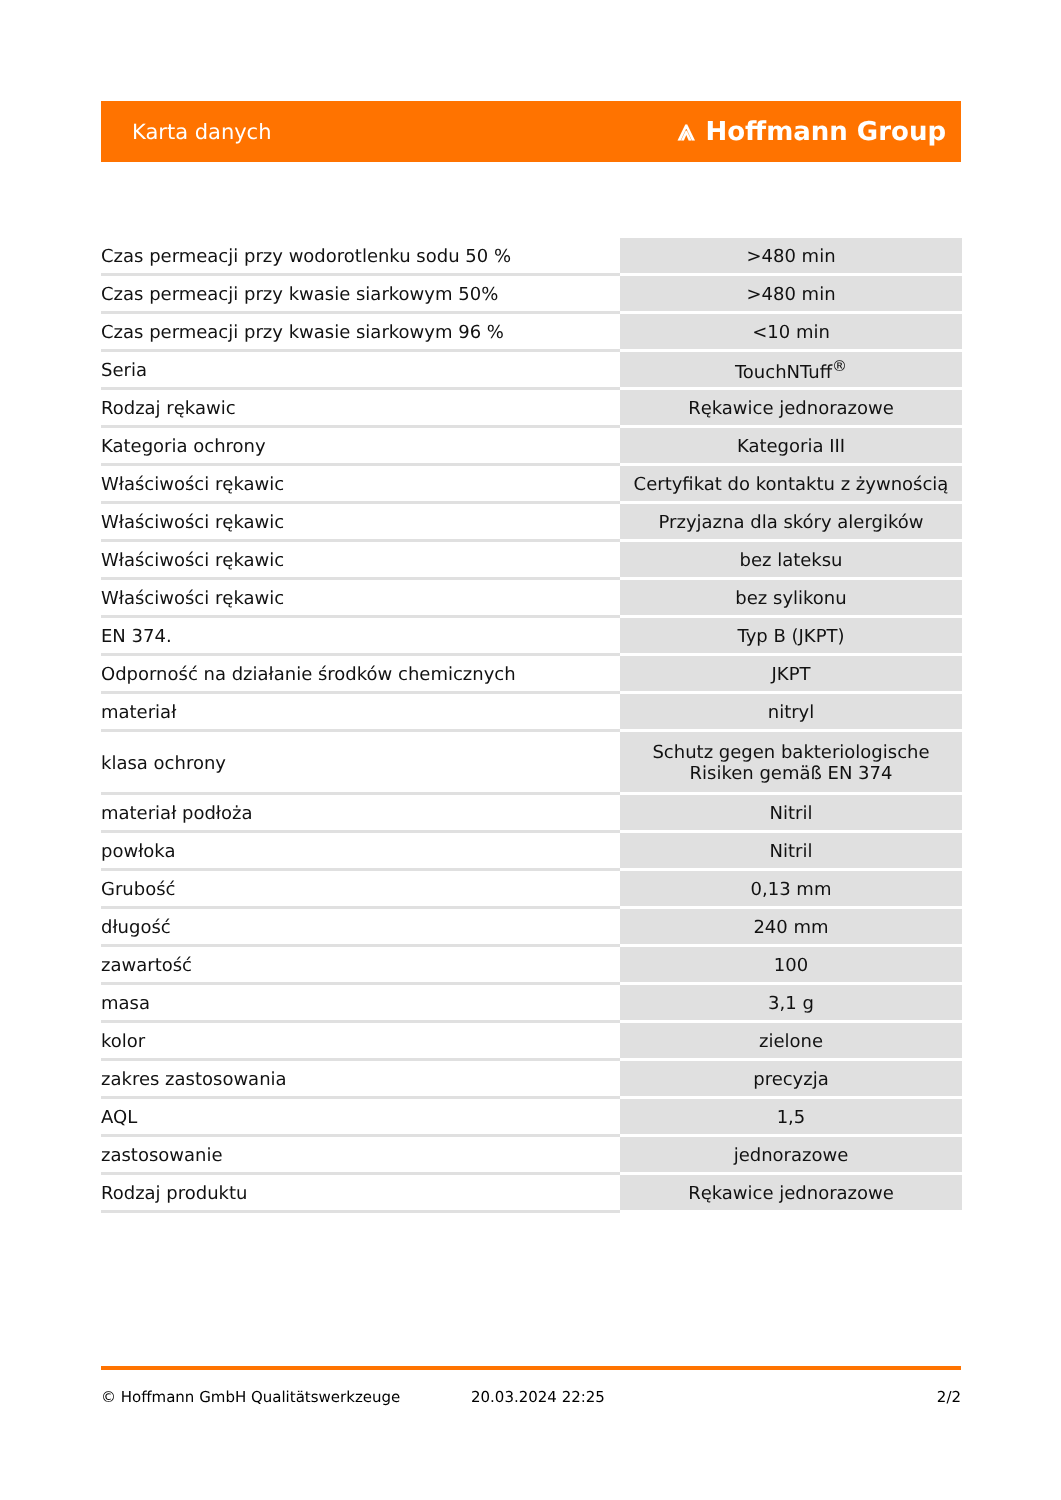Karta danych ⩓ Hoffmann Group
| Czas permeacji przy wodorotlenku sodu 50 % | >480 min |
| Czas permeacji przy kwasie siarkowym 50% | >480 min |
| Czas permeacji przy kwasie siarkowym 96 % | <10 min |
| Seria | TouchNTuff<sup>®</sup> |
| Rodzaj rękawic | Rękawice jednorazowe |
| Kategoria ochrony | Kategoria III |
| Właściwości rękawic | Certyfikat do kontaktu z żywnością |
| Właściwości rękawic | Przyjazna dla skóry alergików |
| Właściwości rękawic | bez lateksu |
| Właściwości rękawic | bez sylikonu |
| EN 374. | Typ B (JKPT) |
| Odporność na działanie środków chemicznych | JKPT |
| materiał | nitryl |
| klasa ochrony | Schutz gegen bakteriologische Risiken gemäß EN 374 |
| materiał podłoża | Nitril |
| powłoka | Nitril |
| Grubość | 0,13 mm |
| długość | 240 mm |
| zawartość | 100 |
| masa | 3,1 g |
| kolor | zielone |
| zakres zastosowania | precyzja |
| AQL | 1,5 |
| zastosowanie | jednorazowe |
| Rodzaj produktu | Rękawice jednorazowe |
© Hoffmann GmbH Qualitätswerkzeuge 20.03.2024 22:25 2/2